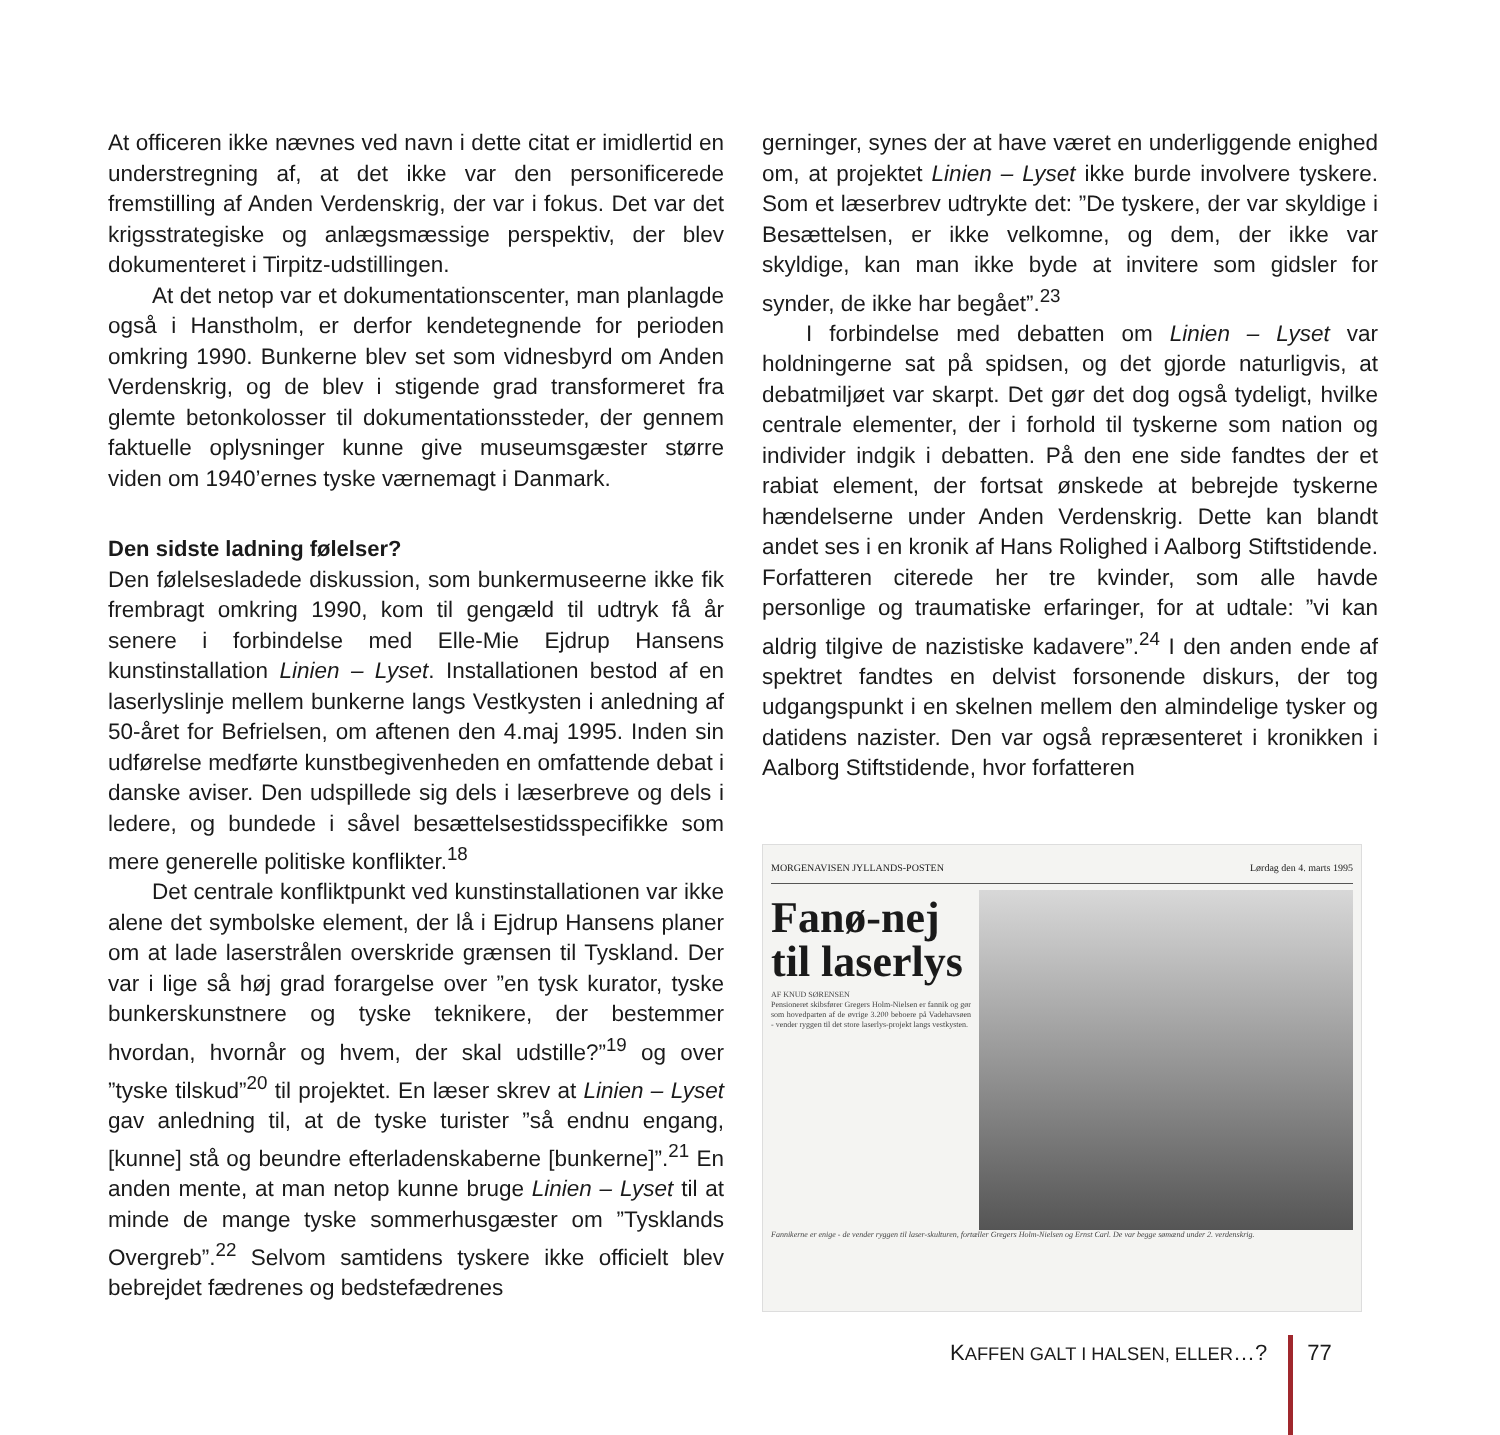At officeren ikke nævnes ved navn i dette citat er imidlertid en understregning af, at det ikke var den personificerede fremstilling af Anden Verdenskrig, der var i fokus. Det var det krigsstrategiske og anlægsmæssige perspektiv, der blev dokumenteret i Tirpitz-udstillingen.
At det netop var et dokumentationscenter, man planlagde også i Hanstholm, er derfor kendetegnende for perioden omkring 1990. Bunkerne blev set som vidnesbyrd om Anden Verdenskrig, og de blev i stigende grad transformeret fra glemte betonkolosser til dokumentationssteder, der gennem faktuelle oplysninger kunne give museumsgæster større viden om 1940’ernes tyske værnemagt i Danmark.
Den sidste ladning følelser?
Den følelsesladede diskussion, som bunkermuseerne ikke fik frembragt omkring 1990, kom til gengæld til udtryk få år senere i forbindelse med Elle-Mie Ejdrup Hansens kunstinstallation Linien – Lyset. Installationen bestod af en laserlyslinje mellem bunkerne langs Vestkysten i anledning af 50-året for Befrielsen, om aftenen den 4.maj 1995. Inden sin udførelse medførte kunstbegivenheden en omfattende debat i danske aviser. Den udspillede sig dels i læserbreve og dels i ledere, og bundede i såvel besættelsestidsspecifikke som mere generelle politiske konflikter.<sup>18</sup>
Det centrale konfliktpunkt ved kunstinstallationen var ikke alene det symbolske element, der lå i Ejdrup Hansens planer om at lade laserstrålen overskride grænsen til Tyskland. Der var i lige så høj grad forargelse over ”en tysk kurator, tyske bunkerskunstnere og tyske teknikere, der bestemmer hvordan, hvornår og hvem, der skal udstille?”<sup>19</sup> og over ”tyske tilskud”<sup>20</sup> til projektet. En læser skrev at Linien – Lyset gav anledning til, at de tyske turister ”så endnu engang, [kunne] stå og beundre efterladenskaberne [bunkerne]”.<sup>21</sup> En anden mente, at man netop kunne bruge Linien – Lyset til at minde de mange tyske sommerhusgæster om ”Tysklands Overgreb”.<sup>22</sup> Selvom samtidens tyskere ikke officielt blev bebrejdet fædrenes og bedstefædrenes
gerninger, synes der at have været en underliggende enighed om, at projektet Linien – Lyset ikke burde involvere tyskere. Som et læserbrev udtrykte det: ”De tyskere, der var skyldige i Besættelsen, er ikke velkomne, og dem, der ikke var skyldige, kan man ikke byde at invitere som gidsler for synder, de ikke har begået”.<sup>23</sup>
I forbindelse med debatten om Linien – Lyset var holdningerne sat på spidsen, og det gjorde naturligvis, at debatmiljøet var skarpt. Det gør det dog også tydeligt, hvilke centrale elementer, der i forhold til tyskerne som nation og individer indgik i debatten. På den ene side fandtes der et rabiat element, der fortsat ønskede at bebrejde tyskerne hændelserne under Anden Verdenskrig. Dette kan blandt andet ses i en kronik af Hans Rolighed i Aalborg Stiftstidende. Forfatteren citerede her tre kvinder, som alle havde personlige og traumatiske erfaringer, for at udtale: ”vi kan aldrig tilgive de nazistiske kadavere”.<sup>24</sup> I den anden ende af spektret fandtes en delvist forsonende diskurs, der tog udgangspunkt i en skelnen mellem den almindelige tysker og datidens nazister. Den var også repræsenteret i kronikken i Aalborg Stiftstidende, hvor forfatteren
MORGENAVISEN JYLLANDS-POSTEN Lørdag den 4. marts 1995
Fanø-nej til laserlys
AF KNUD SØRENSEN
Pensioneret skibsfører Gregers Holm-Nielsen er fannik og gør som hovedparten af de øvrige 3.200 beboere på Vadehavsøen - vender ryggen til det store laserlys-projekt langs vestkysten.
Fannikerne er enige - de vender ryggen til laser-skulturen, fortæller Gregers Holm-Nielsen og Ernst Carl. De var begge sømænd under 2. verdenskrig.
KAFFEN GALT I HALSEN, ELLER…? 77